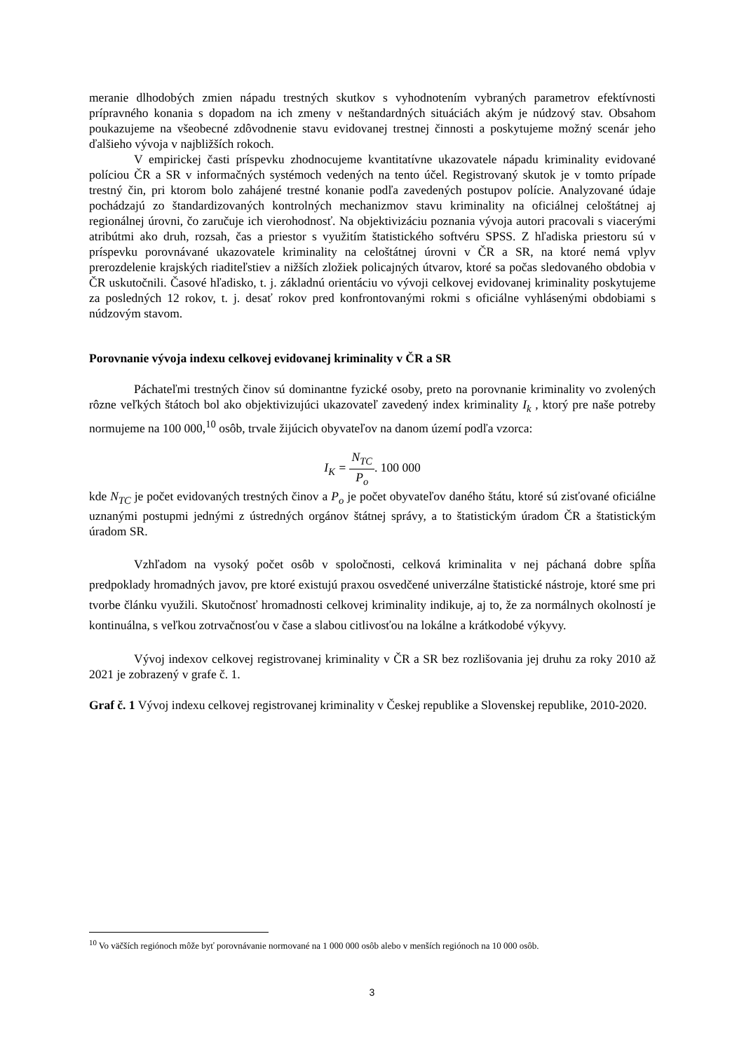meranie dlhodobých zmien nápadu trestných skutkov s vyhodnotením vybraných parametrov efektívnosti prípravného konania s dopadom na ich zmeny v neštandardných situáciách akým je núdzový stav. Obsahom poukazujeme na všeobecné zdôvodnenie stavu evidovanej trestnej činnosti a poskytujeme možný scenár jeho ďalšieho vývoja v najbližších rokoch.
V empirickej časti príspevku zhodnocujeme kvantitatívne ukazovatele nápadu kriminality evidované políciou ČR a SR v informačných systémoch vedených na tento účel. Registrovaný skutok je v tomto prípade trestný čin, pri ktorom bolo zahájené trestné konanie podľa zavedených postupov polície. Analyzované údaje pochádzajú zo štandardizovaných kontrolných mechanizmov stavu kriminality na oficiálnej celoštátnej aj regionálnej úrovni, čo zaručuje ich vierohodnosť. Na objektivizáciu poznania vývoja autori pracovali s viacerými atribútmi ako druh, rozsah, čas a priestor s využitím štatistického softvéru SPSS. Z hľadiska priestoru sú v príspevku porovnávané ukazovatele kriminality na celoštátnej úrovni v ČR a SR, na ktoré nemá vplyv prerozdelenie krajských riaditeľstiev a nižších zložiek policajných útvarov, ktoré sa počas sledovaného obdobia v ČR uskutočnili. Časové hľadisko, t. j. základnú orientáciu vo vývoji celkovej evidovanej kriminality poskytujeme za posledných 12 rokov, t. j. desať rokov pred konfrontovanými rokmi s oficiálne vyhlásenými obdobiami s núdzovým stavom.
Porovnanie vývoja indexu celkovej evidovanej kriminality v ČR a SR
Páchateľmi trestných činov sú dominantne fyzické osoby, preto na porovnanie kriminality vo zvolených rôzne veľkých štátoch bol ako objektivizujúci ukazovateľ zavedený index kriminality I<sub>k</sub> , ktorý pre naše potreby normujeme na 100 000,<sup>10</sup> osôb, trvale žijúcich obyvateľov na danom území podľa vzorca:
I<sub>K</sub> = N<sub>TC</sub> P<sub>o</sub>. 100 000
kde N<sub>TC</sub> je počet evidovaných trestných činov a P<sub>o</sub> je počet obyvateľov daného štátu, ktoré sú zisťované oficiálne uznanými postupmi jednými z ústredných orgánov štátnej správy, a to štatistickým úradom ČR a štatistickým úradom SR.
Vzhľadom na vysoký počet osôb v spoločnosti, celková kriminalita v nej páchaná dobre spĺňa predpoklady hromadných javov, pre ktoré existujú praxou osvedčené univerzálne štatistické nástroje, ktoré sme pri tvorbe článku využili. Skutočnosť hromadnosti celkovej kriminality indikuje, aj to, že za normálnych okolností je kontinuálna, s veľkou zotrvačnosťou v čase a slabou citlivosťou na lokálne a krátkodobé výkyvy.
Vývoj indexov celkovej registrovanej kriminality v ČR a SR bez rozlišovania jej druhu za roky 2010 až 2021 je zobrazený v grafe č. 1.
Graf č. 1 Vývoj indexu celkovej registrovanej kriminality v Českej republike a Slovenskej republike, 2010-2020.
<sup>10</sup> Vo väčších regiónoch môže byť porovnávanie normované na 1 000 000 osôb alebo v menších regiónoch na 10 000 osôb.
3